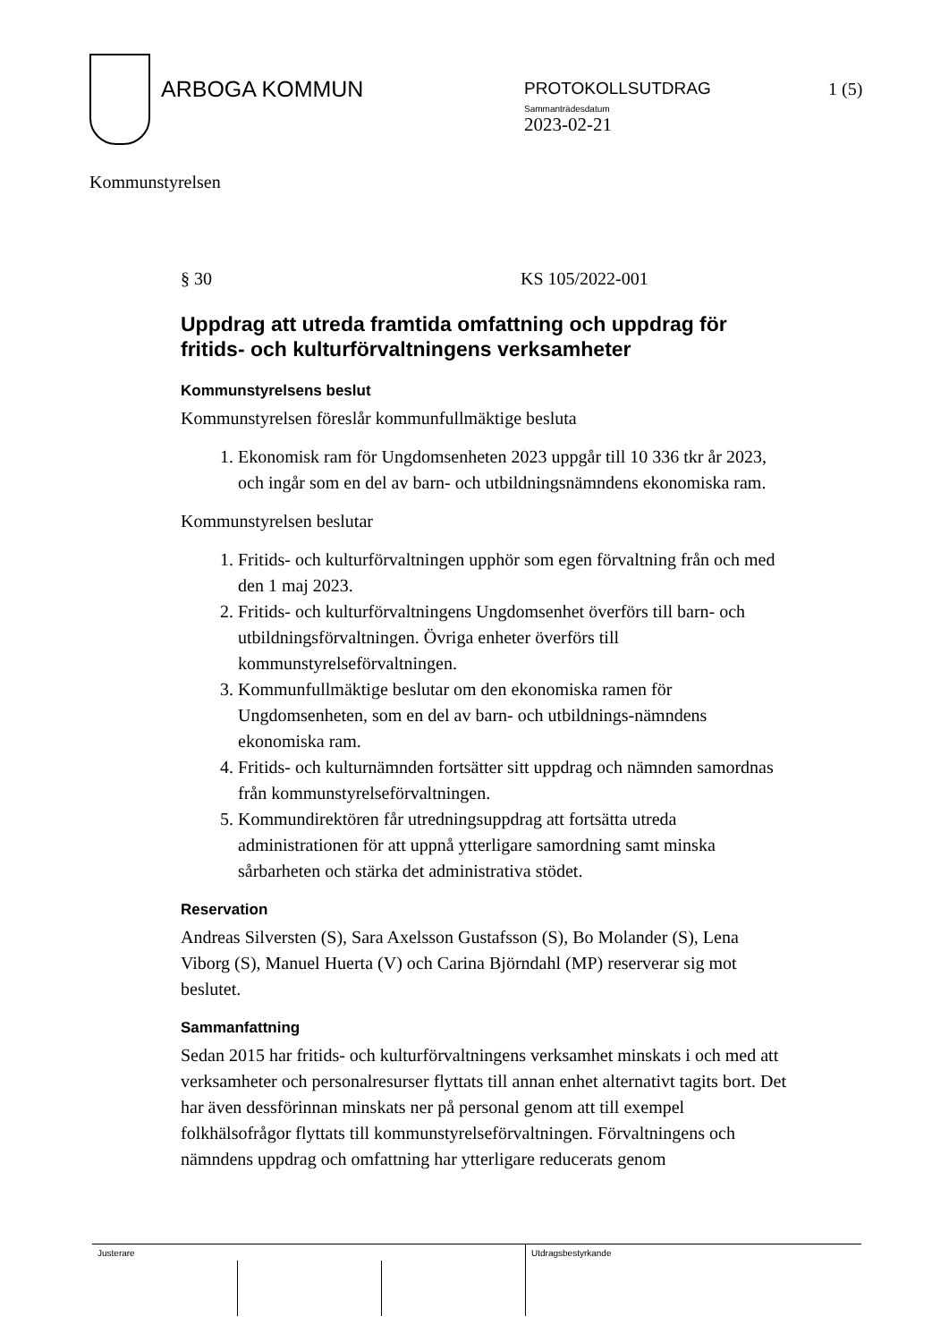ARBOGA KOMMUN
PROTOKOLLSUTDRAG
Sammanträdesdatum
2023-02-21
1 (5)
Kommunstyrelsen
§ 30 KS 105/2022-001
Uppdrag att utreda framtida omfattning och uppdrag för fritids- och kulturförvaltningens verksamheter
Kommunstyrelsens beslut
Kommunstyrelsen föreslår kommunfullmäktige besluta
1. Ekonomisk ram för Ungdomsenheten 2023 uppgår till 10 336 tkr år 2023, och ingår som en del av barn- och utbildningsnämndens ekonomiska ram.
Kommunstyrelsen beslutar
1. Fritids- och kulturförvaltningen upphör som egen förvaltning från och med den 1 maj 2023.
2. Fritids- och kulturförvaltningens Ungdomsenhet överförs till barn- och utbildningsförvaltningen. Övriga enheter överförs till kommunstyrelseförvaltningen.
3. Kommunfullmäktige beslutar om den ekonomiska ramen för Ungdomsenheten, som en del av barn- och utbildnings-nämndens ekonomiska ram.
4. Fritids- och kulturnämnden fortsätter sitt uppdrag och nämnden samordnas från kommunstyrelseförvaltningen.
5. Kommundirektören får utredningsuppdrag att fortsätta utreda administrationen för att uppnå ytterligare samordning samt minska sårbarheten och stärka det administrativa stödet.
Reservation
Andreas Silversten (S), Sara Axelsson Gustafsson (S), Bo Molander (S), Lena Viborg (S), Manuel Huerta (V) och Carina Björndahl (MP) reserverar sig mot beslutet.
Sammanfattning
Sedan 2015 har fritids- och kulturförvaltningens verksamhet minskats i och med att verksamheter och personalresurser flyttats till annan enhet alternativt tagits bort. Det har även dessförinnan minskats ner på personal genom att till exempel folkhälsofrågor flyttats till kommunstyrelseförvaltningen. Förvaltningens och nämndens uppdrag och omfattning har ytterligare reducerats genom
Justerare Utdragsbestyrkande